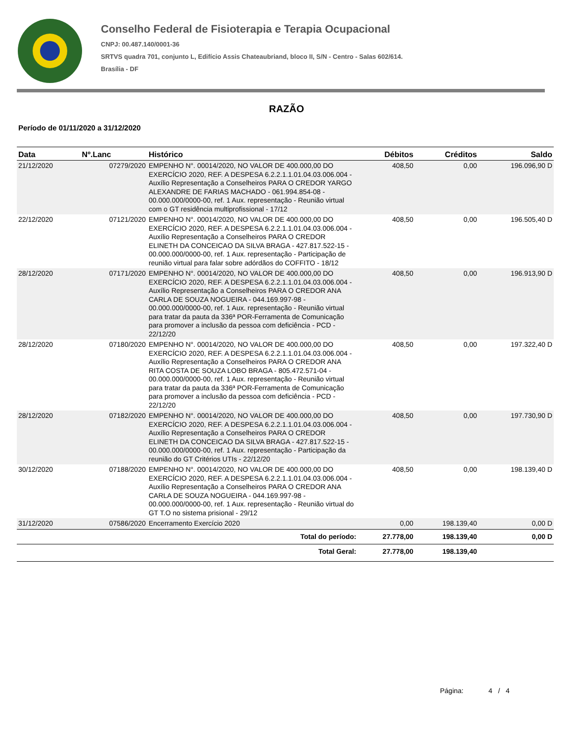Conselho Federal de Fisioterapia e Terapia Ocupacional
CNPJ: 00.487.140/0001-36
SRTVS quadra 701, conjunto L, Edifício Assis Chateaubriand, bloco II, S/N - Centro - Salas 602/614.
Brasília - DF
RAZÃO
Período de 01/11/2020 a 31/12/2020
| Data | Nº.Lanc | Histórico | Débitos | Créditos | Saldo |
| --- | --- | --- | --- | --- | --- |
| 21/12/2020 | 07279/2020 | EMPENHO N°. 00014/2020, NO VALOR DE 400.000,00 DO EXERCÍCIO 2020, REF. A DESPESA 6.2.2.1.1.01.04.03.006.004 - Auxílio Representação a Conselheiros PARA O CREDOR YARGO ALEXANDRE DE FARIAS MACHADO - 061.994.854-08 - 00.000.000/0000-00, ref. 1 Aux. representação - Reunião virtual com o GT residência multiprofissional - 17/12 | 408,50 | 0,00 | 196.096,90 D |
| 22/12/2020 | 07121/2020 | EMPENHO N°. 00014/2020, NO VALOR DE 400.000,00 DO EXERCÍCIO 2020, REF. A DESPESA 6.2.2.1.1.01.04.03.006.004 - Auxílio Representação a Conselheiros PARA O CREDOR ELINETH DA CONCEICAO DA SILVA BRAGA - 427.817.522-15 - 00.000.000/0000-00, ref. 1 Aux. representação - Participação de reunião virtual para falar sobre adórdãos do COFFITO - 18/12 | 408,50 | 0,00 | 196.505,40 D |
| 28/12/2020 | 07171/2020 | EMPENHO N°. 00014/2020, NO VALOR DE 400.000,00 DO EXERCÍCIO 2020, REF. A DESPESA 6.2.2.1.1.01.04.03.006.004 - Auxílio Representação a Conselheiros PARA O CREDOR ANA CARLA DE SOUZA NOGUEIRA - 044.169.997-98 - 00.000.000/0000-00, ref. 1 Aux. representação - Reunião virtual para tratar da pauta da 336ª POR-Ferramenta de Comunicação para promover a inclusão da pessoa com deficiência - PCD - 22/12/20 | 408,50 | 0,00 | 196.913,90 D |
| 28/12/2020 | 07180/2020 | EMPENHO N°. 00014/2020, NO VALOR DE 400.000,00 DO EXERCÍCIO 2020, REF. A DESPESA 6.2.2.1.1.01.04.03.006.004 - Auxílio Representação a Conselheiros PARA O CREDOR ANA RITA COSTA DE SOUZA LOBO BRAGA - 805.472.571-04 - 00.000.000/0000-00, ref. 1 Aux. representação - Reunião virtual para tratar da pauta da 336ª POR-Ferramenta de Comunicação para promover a inclusão da pessoa com deficiência - PCD - 22/12/20 | 408,50 | 0,00 | 197.322,40 D |
| 28/12/2020 | 07182/2020 | EMPENHO N°. 00014/2020, NO VALOR DE 400.000,00 DO EXERCÍCIO 2020, REF. A DESPESA 6.2.2.1.1.01.04.03.006.004 - Auxílio Representação a Conselheiros PARA O CREDOR ELINETH DA CONCEICAO DA SILVA BRAGA - 427.817.522-15 - 00.000.000/0000-00, ref. 1 Aux. representação - Participação da reunião do GT Critérios UTIs - 22/12/20 | 408,50 | 0,00 | 197.730,90 D |
| 30/12/2020 | 07188/2020 | EMPENHO N°. 00014/2020, NO VALOR DE 400.000,00 DO EXERCÍCIO 2020, REF. A DESPESA 6.2.2.1.1.01.04.03.006.004 - Auxílio Representação a Conselheiros PARA O CREDOR ANA CARLA DE SOUZA NOGUEIRA - 044.169.997-98 - 00.000.000/0000-00, ref. 1 Aux. representação - Reunião virtual do GT T.O no sistema prisional - 29/12 | 408,50 | 0,00 | 198.139,40 D |
| 31/12/2020 | 07586/2020 | Encerramento Exercício 2020 | 0,00 | 198.139,40 | 0,00 D |
| | | Total do período: | 27.778,00 | 198.139,40 | 0,00 D |
| | | Total Geral: | 27.778,00 | 198.139,40 | |
Página: 4 / 4